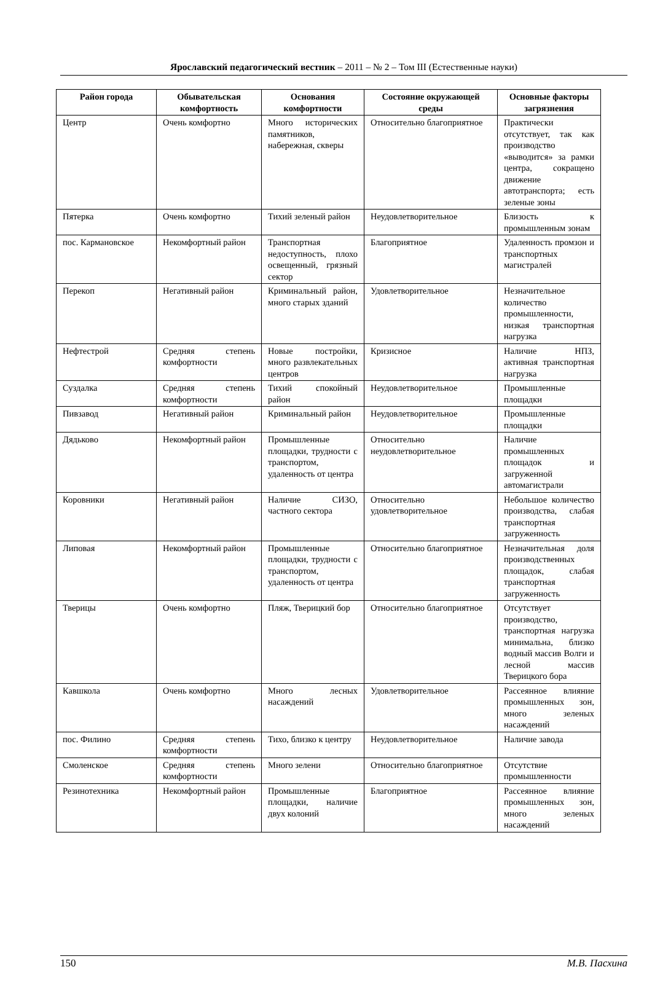Ярославский педагогический вестник – 2011 – № 2 – Том III (Естественные науки)
| Район города | Обывательская комфортность | Основания комфортности | Состояние окружающей среды | Основные факторы загрязнения |
| --- | --- | --- | --- | --- |
| Центр | Очень комфортно | Много исторических памятников, набережная, скверы | Относительно благоприятное | Практически отсутствует, так как производство «выводится» за рамки центра, сокращено движение автотранспорта; есть зеленые зоны |
| Пятерка | Очень комфортно | Тихий зеленый район | Неудовлетворительное | Близость к промышленным зонам |
| пос. Кармановское | Некомфортный район | Транспортная недоступность, плохо освещенный, грязный сектор | Благоприятное | Удаленность промзон и транспортных магистралей |
| Перекоп | Негативный район | Криминальный район, много старых зданий | Удовлетворительное | Незначительное количество промышленности, низкая транспортная нагрузка |
| Нефтестрой | Средняя степень комфортности | Новые постройки, много развлекательных центров | Кризисное | Наличие НПЗ, активная транспортная нагрузка |
| Суздалка | Средняя степень комфортности | Тихий спокойный район | Неудовлетворительное | Промышленные площадки |
| Пивзавод | Негативный район | Криминальный район | Неудовлетворительное | Промышленные площадки |
| Дядьково | Некомфортный район | Промышленные площадки, трудности с транспортом, удаленность от центра | Относительно неудовлетворительное | Наличие промышленных площадок и загруженной автомагистрали |
| Коровники | Негативный район | Наличие СИЗО, частного сектора | Относительно удовлетворительное | Небольшое количество производства, слабая транспортная загруженность |
| Липовая | Некомфортный район | Промышленные площадки, трудности с транспортом, удаленность от центра | Относительно благоприятное | Незначительная доля производственных площадок, слабая транспортная загруженность |
| Тверицы | Очень комфортно | Пляж, Тверицкий бор | Относительно благоприятное | Отсутствует производство, транспортная нагрузка минимальна, близко водный массив Волги и лесной массив Тверицкого бора |
| Кавшкола | Очень комфортно | Много лесных насаждений | Удовлетворительное | Рассеянное влияние промышленных зон, много зеленых насаждений |
| пос. Филино | Средняя степень комфортности | Тихо, близко к центру | Неудовлетворительное | Наличие завода |
| Смоленское | Средняя степень комфортности | Много зелени | Относительно благоприятное | Отсутствие промышленности |
| Резинотехника | Некомфортный район | Промышленные площадки, наличие двух колоний | Благоприятное | Рассеянное влияние промышленных зон, много зеленых насаждений |
150 М.В. Пасхина